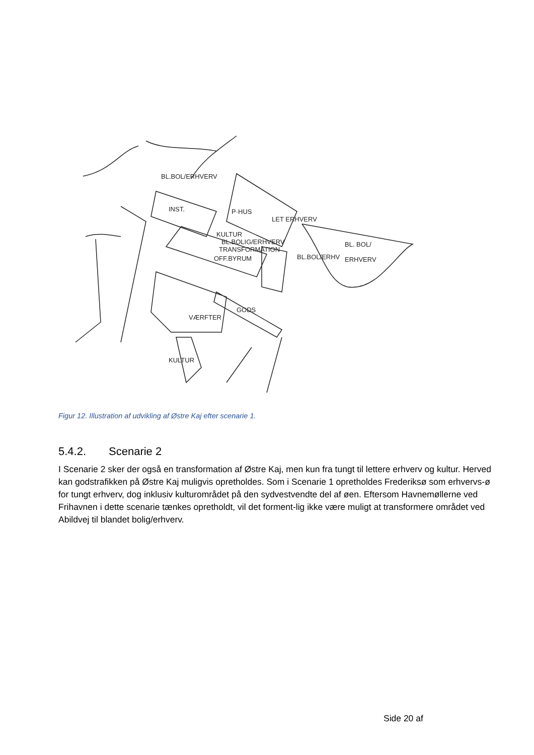BL.BOL/ERHVERV
INST.
P·HUS
LET ERHVERV
KULTUR
BL.BOLIG/ERHVERV
TRANSFORMATION
OFF.BYRUM
BL.BOL/ERHV
BL. BOL/
ERHVERV
GODS
VÆRFTER
KULTUR
Figur 12. Illustration af udvikling af Østre Kaj efter scenarie 1.
5.4.2. Scenarie 2
I Scenarie 2 sker der også en transformation af Østre Kaj, men kun fra tungt til lettere erhverv og kultur. Herved kan godstrafikken på Østre Kaj muligvis opretholdes. Som i Scenarie 1 opretholdes Frederiksø som erhvervs-ø for tungt erhverv, dog inklusiv kulturområdet på den sydvestvendte del af øen. Eftersom Havnemøllerne ved Frihavnen i dette scenarie tænkes opretholdt, vil det forment-lig ikke være muligt at transformere området ved Abildvej til blandet bolig/erhverv.
Side 20 af